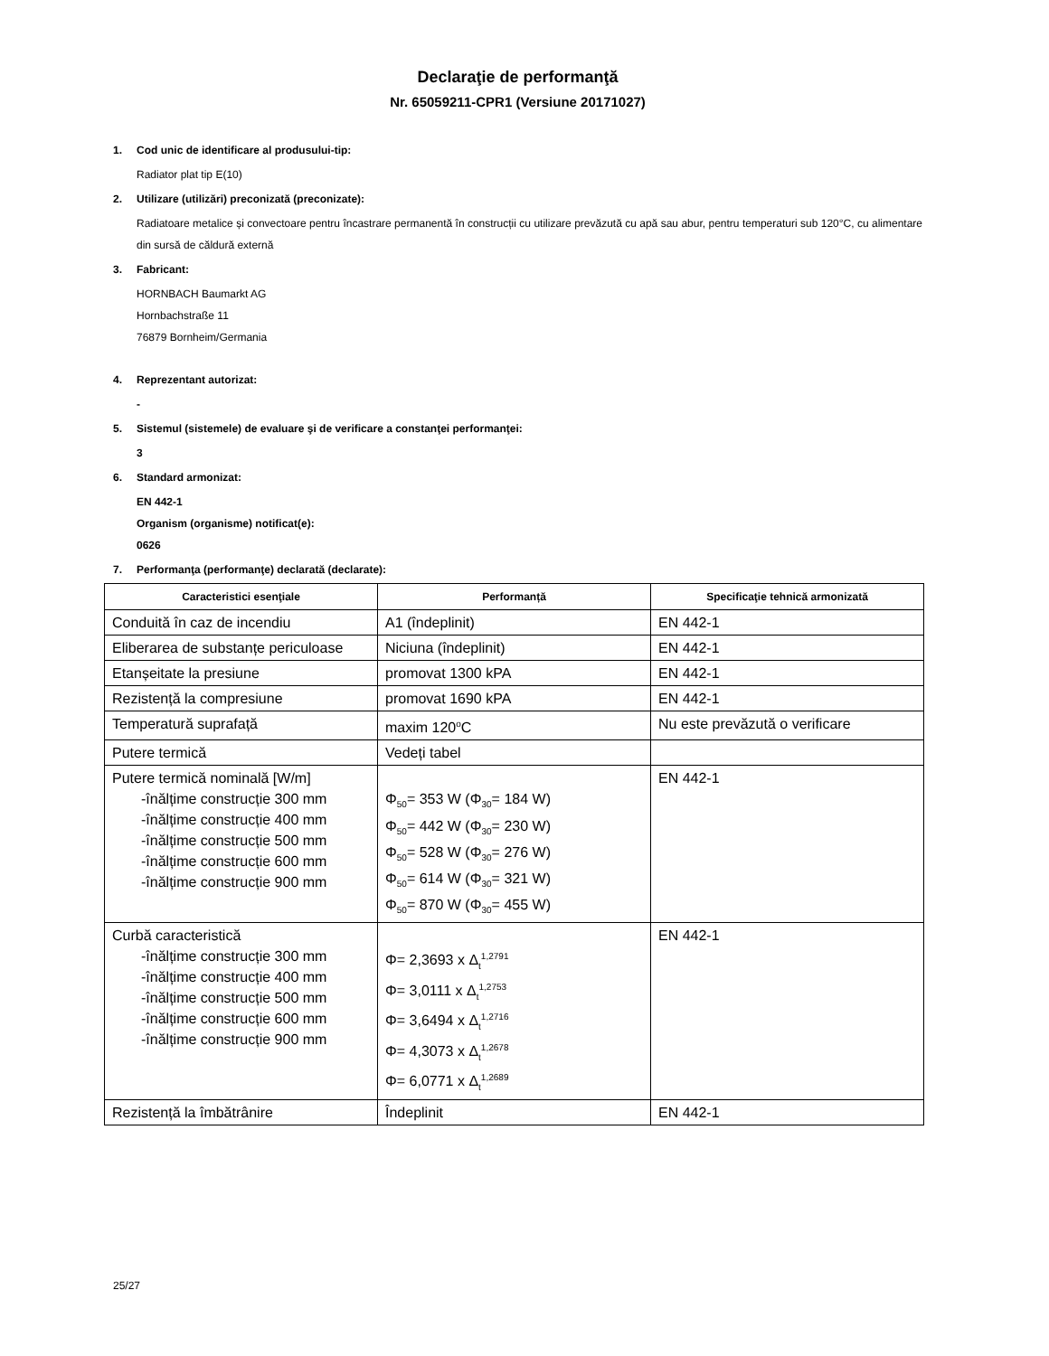Declaraţie de performanţă
Nr. 65059211-CPR1 (Versiune 20171027)
1. Cod unic de identificare al produsului-tip:
Radiator plat tip E(10)
2. Utilizare (utilizări) preconizată (preconizate):
Radiatoare metalice și convectoare pentru încastrare permanentă în construcții cu utilizare prevăzută cu apă sau abur, pentru temperaturi sub 120°C, cu alimentare din sursă de căldură externă
3. Fabricant:
HORNBACH Baumarkt AG
Hornbachstraße 11
76879 Bornheim/Germania
4. Reprezentant autorizat:
-
5. Sistemul (sistemele) de evaluare şi de verificare a constanţei performanţei:
3
6. Standard armonizat:
EN 442-1
Organism (organisme) notificat(e):
0626
7. Performanţa (performanţe) declarată (declarate):
| Caracteristici esenţiale | Performanță | Specificaţie tehnică armonizată |
| --- | --- | --- |
| Conduită în caz de incendiu | A1 (îndeplinit) | EN 442-1 |
| Eliberarea de substanțe periculoase | Niciuna (îndeplinit) | EN 442-1 |
| Etanșeitate la presiune | promovat 1300 kPA | EN 442-1 |
| Rezistență la compresiune | promovat 1690 kPA | EN 442-1 |
| Temperatură suprafață | maxim 120<sup>o</sup>C | Nu este prevăzută o verificare |
| Putere termică | Vedeți tabel | |
| Putere termică nominală [W/m] -înălțime construcție 300 mm -înălțime construcție 400 mm -înălțime construcție 500 mm -înălțime construcție 600 mm -înălțime construcție 900 mm | Φ<sub>50</sub>= 353 W (Φ<sub>30</sub>= 184 W) Φ<sub>50</sub>= 442 W (Φ<sub>30</sub>= 230 W) Φ<sub>50</sub>= 528 W (Φ<sub>30</sub>= 276 W) Φ<sub>50</sub>= 614 W (Φ<sub>30</sub>= 321 W) Φ<sub>50</sub>= 870 W (Φ<sub>30</sub>= 455 W) | EN 442-1 |
| Curbă caracteristică -înălțime construcție 300 mm -înălțime construcție 400 mm -înălțime construcție 500 mm -înălțime construcție 600 mm -înălțime construcție 900 mm | Φ= 2,3693 x Δ<sub>t</sub><sup>1,2791</sup> Φ= 3,0111 x Δ<sub>t</sub><sup>1,2753</sup> Φ= 3,6494 x Δ<sub>t</sub><sup>1,2716</sup> Φ= 4,3073 x Δ<sub>t</sub><sup>1,2678</sup> Φ= 6,0771 x Δ<sub>t</sub><sup>1,2689</sup> | EN 442-1 |
| Rezistență la îmbătrânire | Îndeplinit | EN 442-1 |
25/27